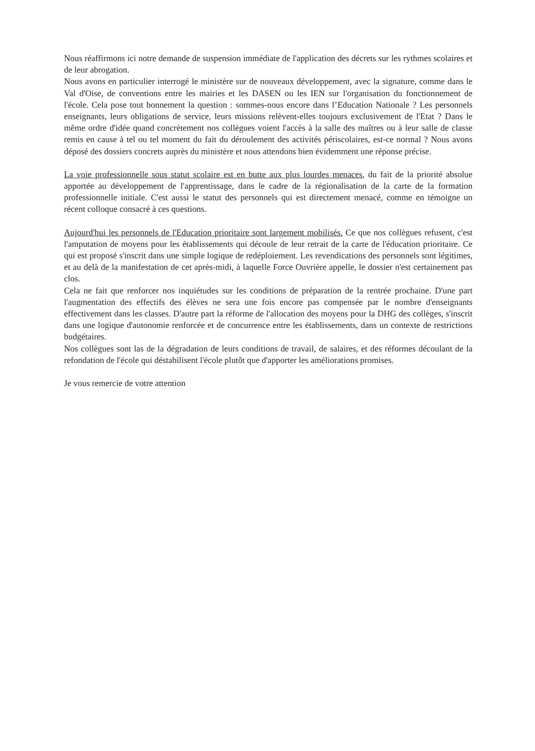Nous réaffirmons ici notre demande de suspension immédiate de l'application des décrets sur les rythmes scolaires et de leur abrogation.
Nous avons en particulier interrogé le ministère sur de nouveaux développement, avec la signature, comme dans le Val d'Oise, de conventions entre les mairies et les DASEN ou les IEN sur l'organisation du fonctionnement de l'école. Cela pose tout bonnement la question : sommes-nous encore dans l’Education Nationale ? Les personnels enseignants, leurs obligations de service, leurs missions relèvent-elles toujours exclusivement de l'Etat ? Dans le même ordre d'idée quand concrètement nos collègues voient l'accès à la salle des maîtres ou à leur salle de classe remis en cause à tel ou tel moment du fait du déroulement des activités périscolaires, est-ce normal ? Nous avons déposé des dossiers concrets auprès du ministère et nous attendons bien évidemment une réponse précise.
La voie professionnelle sous statut scolaire est en butte aux plus lourdes menaces, du fait de la priorité absolue apportée au développement de l'apprentissage, dans le cadre de la régionalisation de la carte de la formation professionnelle initiale. C'est aussi le statut des personnels qui est directement menacé, comme en témoigne un récent colloque consacré à ces questions.
Aujourd'hui les personnels de l'Education prioritaire sont largement mobilisés. Ce que nos collègues refusent, c'est l'amputation de moyens pour les établissements qui découle de leur retrait de la carte de l'éducation prioritaire. Ce qui est proposé s'inscrit dans une simple logique de redéploiement. Les revendications des personnels sont légitimes, et au delà de la manifestation de cet après-midi, à laquelle Force Ouvrière appelle, le dossier n'est certainement pas clos.
Cela ne fait que renforcer nos inquiétudes sur les conditions de préparation de la rentrée prochaine. D'une part l'augmentation des effectifs des élèves ne sera une fois encore pas compensée par le nombre d'enseignants effectivement dans les classes. D'autre part la réforme de l'allocation des moyens pour la DHG des collèges, s'inscrit dans une logique d'autonomie renforcée et de concurrence entre les établissements, dans un contexte de restrictions budgétaires.
Nos collègues sont las de la dégradation de leurs conditions de travail, de salaires, et des réformes découlant de la refondation de l'école qui déstabilisent l'école plutôt que d'apporter les améliorations promises.
Je vous remercie de votre attention